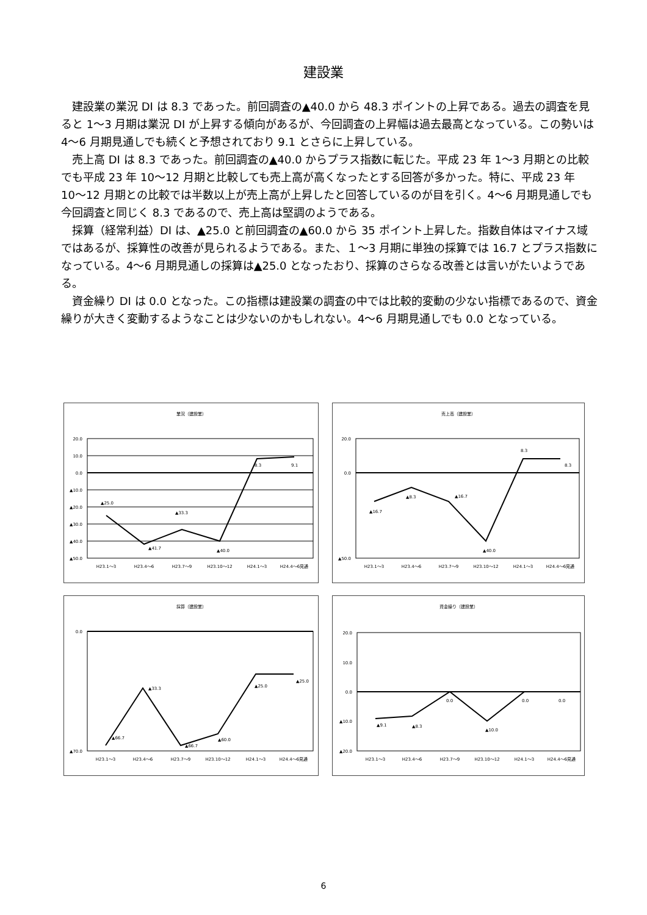建設業
建設業の業況 DI は 8.3 であった。前回調査の▲40.0 から 48.3 ポイントの上昇である。過去の調査を見ると 1〜3 月期は業況 DI が上昇する傾向があるが、今回調査の上昇幅は過去最高となっている。この勢いは 4〜6 月期見通しでも続くと予想されており 9.1 とさらに上昇している。
売上高 DI は 8.3 であった。前回調査の▲40.0 からプラス指数に転じた。平成 23 年 1〜3 月期との比較でも平成 23 年 10〜12 月期と比較しても売上高が高くなったとする回答が多かった。特に、平成 23 年 10〜12 月期との比較では半数以上が売上高が上昇したと回答しているのが目を引く。4〜6 月期見通しでも今回調査と同じく 8.3 であるので、売上高は堅調のようである。
採算（経常利益）DI は、▲25.0 と前回調査の▲60.0 から 35 ポイント上昇した。指数自体はマイナス域ではあるが、採算性の改善が見られるようである。また、１〜3 月期に単独の採算では 16.7 とプラス指数になっている。4〜6 月期見通しの採算は▲25.0 となったおり、採算のさらなる改善とは言いがたいようである。
資金繰り DI は 0.0 となった。この指標は建設業の調査の中では比較的変動の少ない指標であるので、資金繰りが大きく変動するようなことは少ないのかもしれない。4〜6 月期見通しでも 0.0 となっている。
業況（建設業）
20.0
10.0
0.0
▲10.0
▲20.0
▲30.0
▲40.0
▲50.0
▲25.0
▲41.7
▲33.3
▲40.0
8.3
9.1
H23.1〜3
H23.4〜6
H23.7〜9
H23.10〜12
H24.1〜3
H24.4〜6見通
売上高（建設業）
20.0
0.0
▲50.0
▲16.7
▲8.3
▲16.7
▲40.0
8.3
8.3
H23.1〜3
H23.4〜6
H23.7〜9
H23.10〜12
H24.1〜3
H24.4〜6見通
採算（建設業）
0.0
▲70.0
▲66.7
▲33.3
▲66.7
▲60.0
▲25.0
▲25.0
H23.1〜3
H23.4〜6
H23.7〜9
H23.10〜12
H24.1〜3
H24.4〜6見通
資金繰り（建設業）
20.0
10.0
0.0
▲10.0
▲20.0
▲9.1
▲8.3
0.0
▲10.0
0.0
0.0
H23.1〜3
H23.4〜6
H23.7〜9
H23.10〜12
H24.1〜3
H24.4〜6見通
6